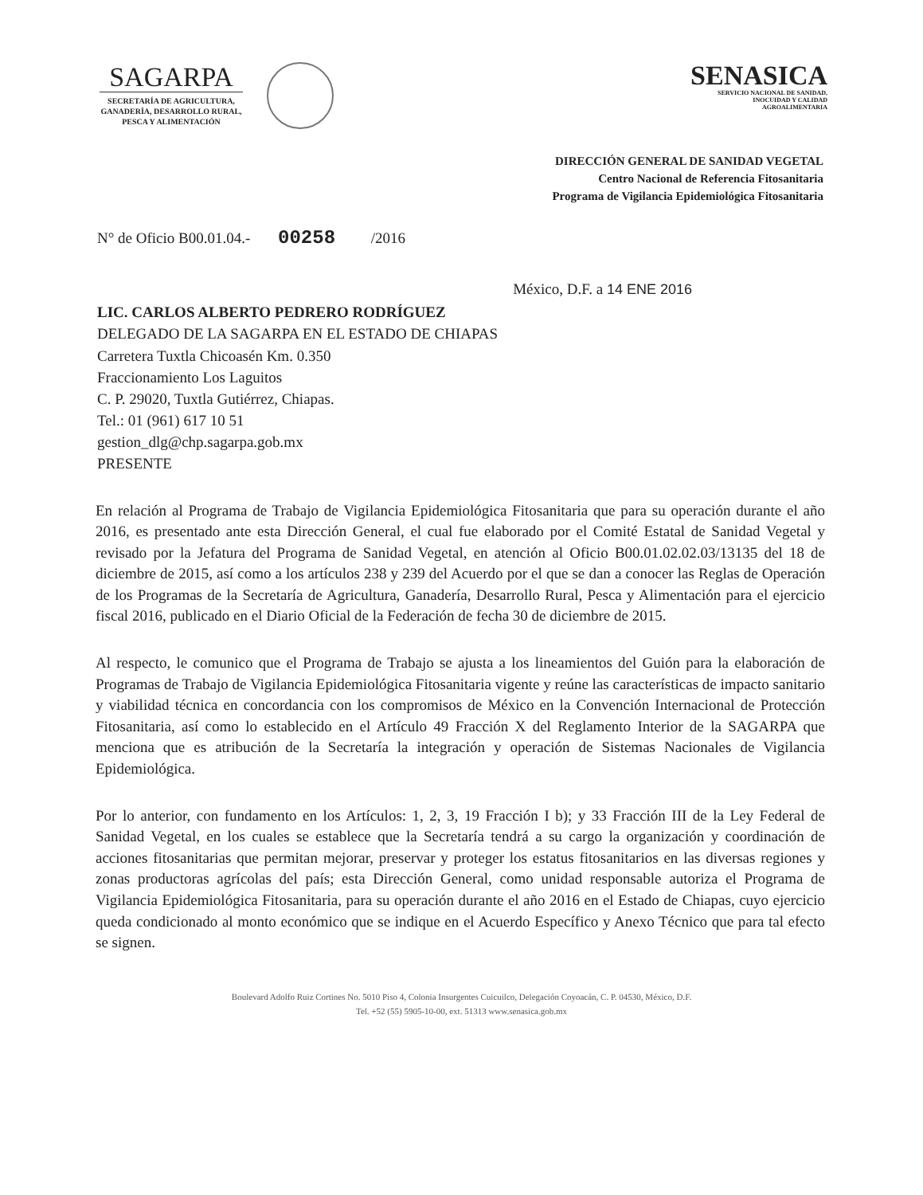SAGARPA
SECRETARÍA DE AGRICULTURA,
GANADERÍA, DESARROLLO RURAL,
PESCA Y ALIMENTACIÓN
SENASICA
SERVICIO NACIONAL DE SANIDAD,
INOCUIDAD Y CALIDAD
AGROALIMENTARIA
DIRECCIÓN GENERAL DE SANIDAD VEGETAL
Centro Nacional de Referencia Fitosanitaria
Programa de Vigilancia Epidemiológica Fitosanitaria
N° de Oficio B00.01.04.- 00258 /2016
México, D.F. a 14 ENE 2016
LIC. CARLOS ALBERTO PEDRERO RODRÍGUEZ
DELEGADO DE LA SAGARPA EN EL ESTADO DE CHIAPAS
Carretera Tuxtla Chicoasén Km. 0.350
Fraccionamiento Los Laguitos
C. P. 29020, Tuxtla Gutiérrez, Chiapas.
Tel.: 01 (961) 617 10 51
gestion_dlg@chp.sagarpa.gob.mx
PRESENTE
En relación al Programa de Trabajo de Vigilancia Epidemiológica Fitosanitaria que para su operación durante el año 2016, es presentado ante esta Dirección General, el cual fue elaborado por el Comité Estatal de Sanidad Vegetal y revisado por la Jefatura del Programa de Sanidad Vegetal, en atención al Oficio B00.01.02.02.03/13135 del 18 de diciembre de 2015, así como a los artículos 238 y 239 del Acuerdo por el que se dan a conocer las Reglas de Operación de los Programas de la Secretaría de Agricultura, Ganadería, Desarrollo Rural, Pesca y Alimentación para el ejercicio fiscal 2016, publicado en el Diario Oficial de la Federación de fecha 30 de diciembre de 2015.
Al respecto, le comunico que el Programa de Trabajo se ajusta a los lineamientos del Guión para la elaboración de Programas de Trabajo de Vigilancia Epidemiológica Fitosanitaria vigente y reúne las características de impacto sanitario y viabilidad técnica en concordancia con los compromisos de México en la Convención Internacional de Protección Fitosanitaria, así como lo establecido en el Artículo 49 Fracción X del Reglamento Interior de la SAGARPA que menciona que es atribución de la Secretaría la integración y operación de Sistemas Nacionales de Vigilancia Epidemiológica.
Por lo anterior, con fundamento en los Artículos: 1, 2, 3, 19 Fracción I b); y 33 Fracción III de la Ley Federal de Sanidad Vegetal, en los cuales se establece que la Secretaría tendrá a su cargo la organización y coordinación de acciones fitosanitarias que permitan mejorar, preservar y proteger los estatus fitosanitarios en las diversas regiones y zonas productoras agrícolas del país; esta Dirección General, como unidad responsable autoriza el Programa de Vigilancia Epidemiológica Fitosanitaria, para su operación durante el año 2016 en el Estado de Chiapas, cuyo ejercicio queda condicionado al monto económico que se indique en el Acuerdo Específico y Anexo Técnico que para tal efecto se signen.
Boulevard Adolfo Ruiz Cortines No. 5010 Piso 4, Colonia Insurgentes Cuicuilco, Delegación Coyoacán, C. P. 04530, México, D.F.
Tel. +52 (55) 5905-10-00, ext. 51313 www.senasica.gob.mx